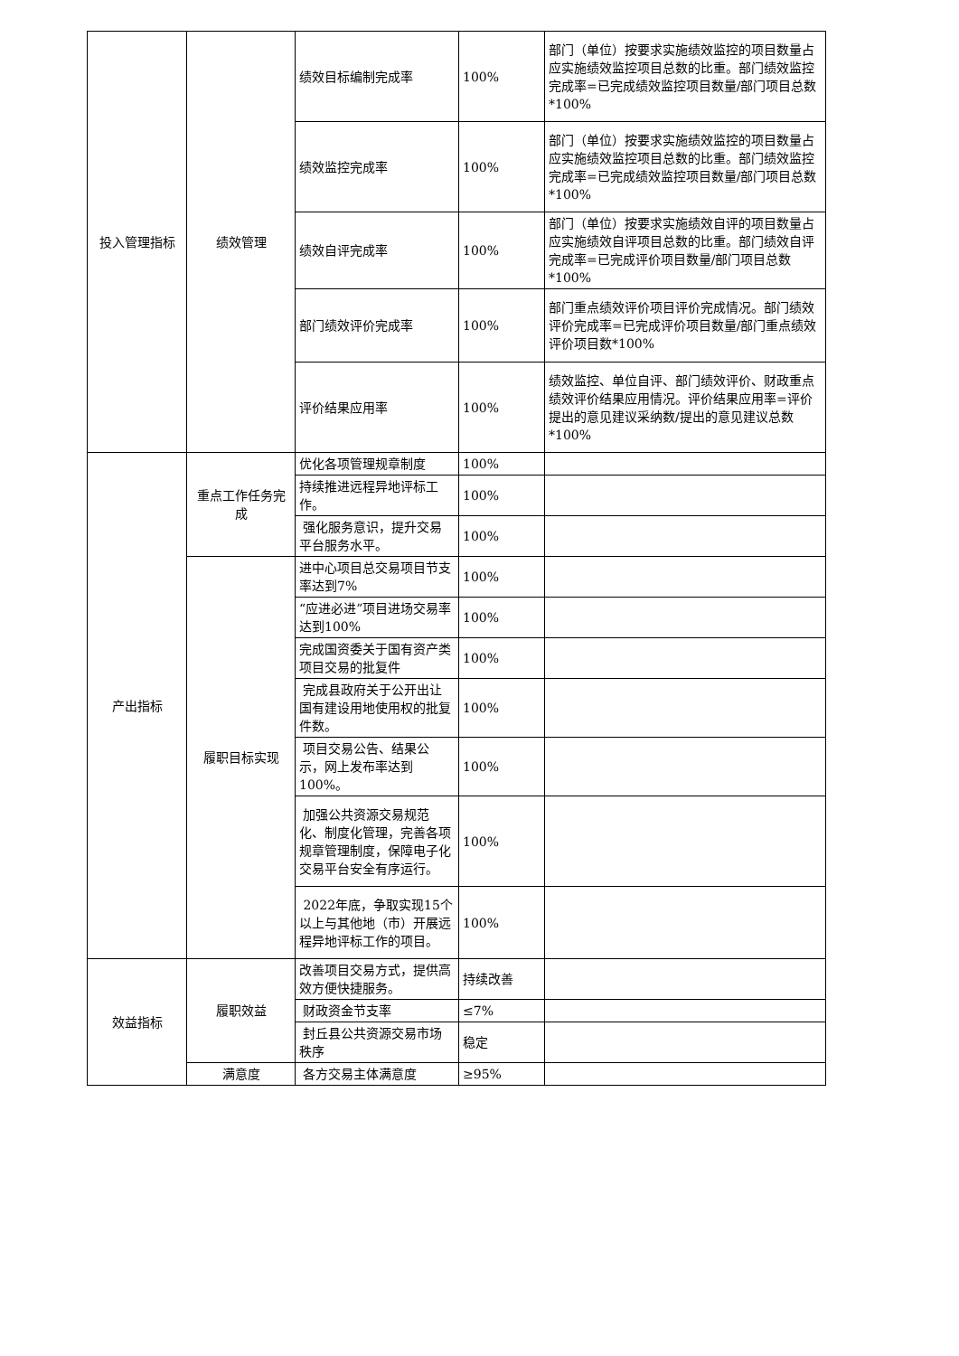| 投入管理指标 | 绩效管理 | 绩效目标编制完成率 | 100% | 部门（单位）按要求实施绩效监控的项目数量占应实施绩效监控项目总数的比重。部门绩效监控完成率=已完成绩效监控项目数量/部门项目总数*100% |
| | | 绩效监控完成率 | 100% | 部门（单位）按要求实施绩效监控的项目数量占应实施绩效监控项目总数的比重。部门绩效监控完成率=已完成绩效监控项目数量/部门项目总数*100% |
| | | 绩效自评完成率 | 100% | 部门（单位）按要求实施绩效自评的项目数量占应实施绩效自评项目总数的比重。部门绩效自评完成率=已完成评价项目数量/部门项目总数*100% |
| | | 部门绩效评价完成率 | 100% | 部门重点绩效评价项目评价完成情况。部门绩效评价完成率=已完成评价项目数量/部门重点绩效评价项目数*100% |
| | | 评价结果应用率 | 100% | 绩效监控、单位自评、部门绩效评价、财政重点绩效评价结果应用情况。评价结果应用率=评价提出的意见建议采纳数/提出的意见建议总数*100% |
| 产出指标 | 重点工作任务完成 | 优化各项管理规章制度 | 100% | |
| | | 持续推进远程异地评标工作。 | 100% | |
| | | 强化服务意识，提升交易平台服务水平。 | 100% | |
| | 履职目标实现 | 进中心项目总交易项目节支率达到7% | 100% | |
| | | “应进必进”项目进场交易率达到100% | 100% | |
| | | 完成国资委关于国有资产类项目交易的批复件 | 100% | |
| | | 完成县政府关于公开出让国有建设用地使用权的批复件数。 | 100% | |
| | | 项目交易公告、结果公示，网上发布率达到100%。 | 100% | |
| | | 加强公共资源交易规范化、制度化管理，完善各项规章管理制度，保障电子化交易平台安全有序运行。 | 100% | |
| | | 2022年底，争取实现15个以上与其他地（市）开展远程异地评标工作的项目。 | 100% | |
| 效益指标 | 履职效益 | 改善项目交易方式，提供高效方便快捷服务。 | 持续改善 | |
| | | 财政资金节支率 | ≤7% | |
| | | 封丘县公共资源交易市场秩序 | 稳定 | |
| | 满意度 | 各方交易主体满意度 | ≥95% | |